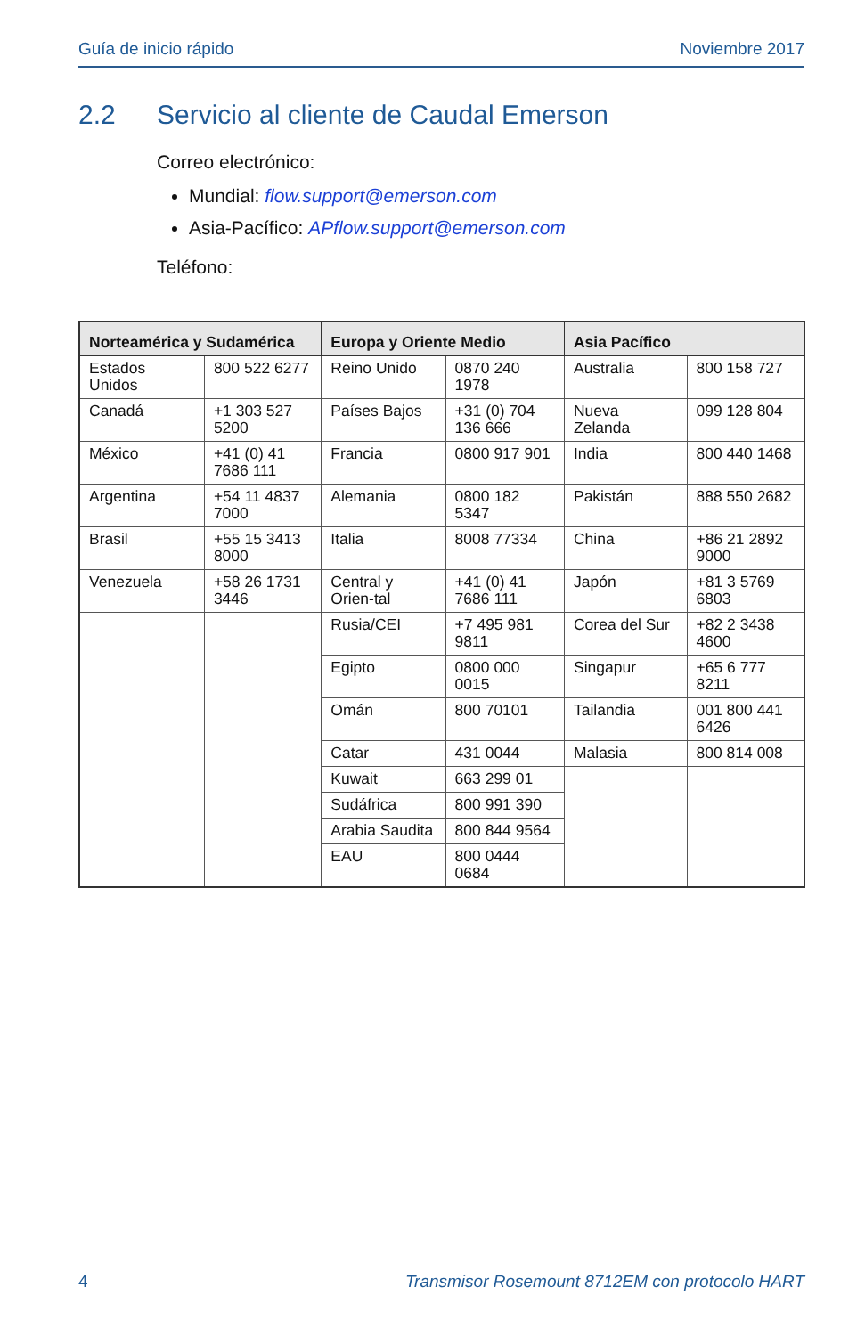Guía de inicio rápido Noviembre 2017
2.2 Servicio al cliente de Caudal Emerson
Correo electrónico:
Mundial: flow.support@emerson.com
Asia-Pacífico: APflow.support@emerson.com
Teléfono:
| Norteamérica y Sudamérica | | Europa y Oriente Medio | | Asia Pacífico | |
| --- | --- | --- | --- | --- | --- |
| Estados Unidos | 800 522 6277 | Reino Unido | 0870 240 1978 | Australia | 800 158 727 |
| Canadá | +1 303 527 5200 | Países Bajos | +31 (0) 704 136 666 | Nueva Zelanda | 099 128 804 |
| México | +41 (0) 41 7686 111 | Francia | 0800 917 901 | India | 800 440 1468 |
| Argentina | +54 11 4837 7000 | Alemania | 0800 182 5347 | Pakistán | 888 550 2682 |
| Brasil | +55 15 3413 8000 | Italia | 8008 77334 | China | +86 21 2892 9000 |
| Venezuela | +58 26 1731 3446 | Central y Orien-tal | +41 (0) 41 7686 111 | Japón | +81 3 5769 6803 |
| | | Rusia/CEI | +7 495 981 9811 | Corea del Sur | +82 2 3438 4600 |
| | | Egipto | 0800 000 0015 | Singapur | +65 6 777 8211 |
| | | Omán | 800 70101 | Tailandia | 001 800 441 6426 |
| | | Catar | 431 0044 | Malasia | 800 814 008 |
| | | Kuwait | 663 299 01 | | |
| | | Sudáfrica | 800 991 390 | | |
| | | Arabia Saudita | 800 844 9564 | | |
| | | EAU | 800 0444 0684 | | |
4 Transmisor Rosemount 8712EM con protocolo HART